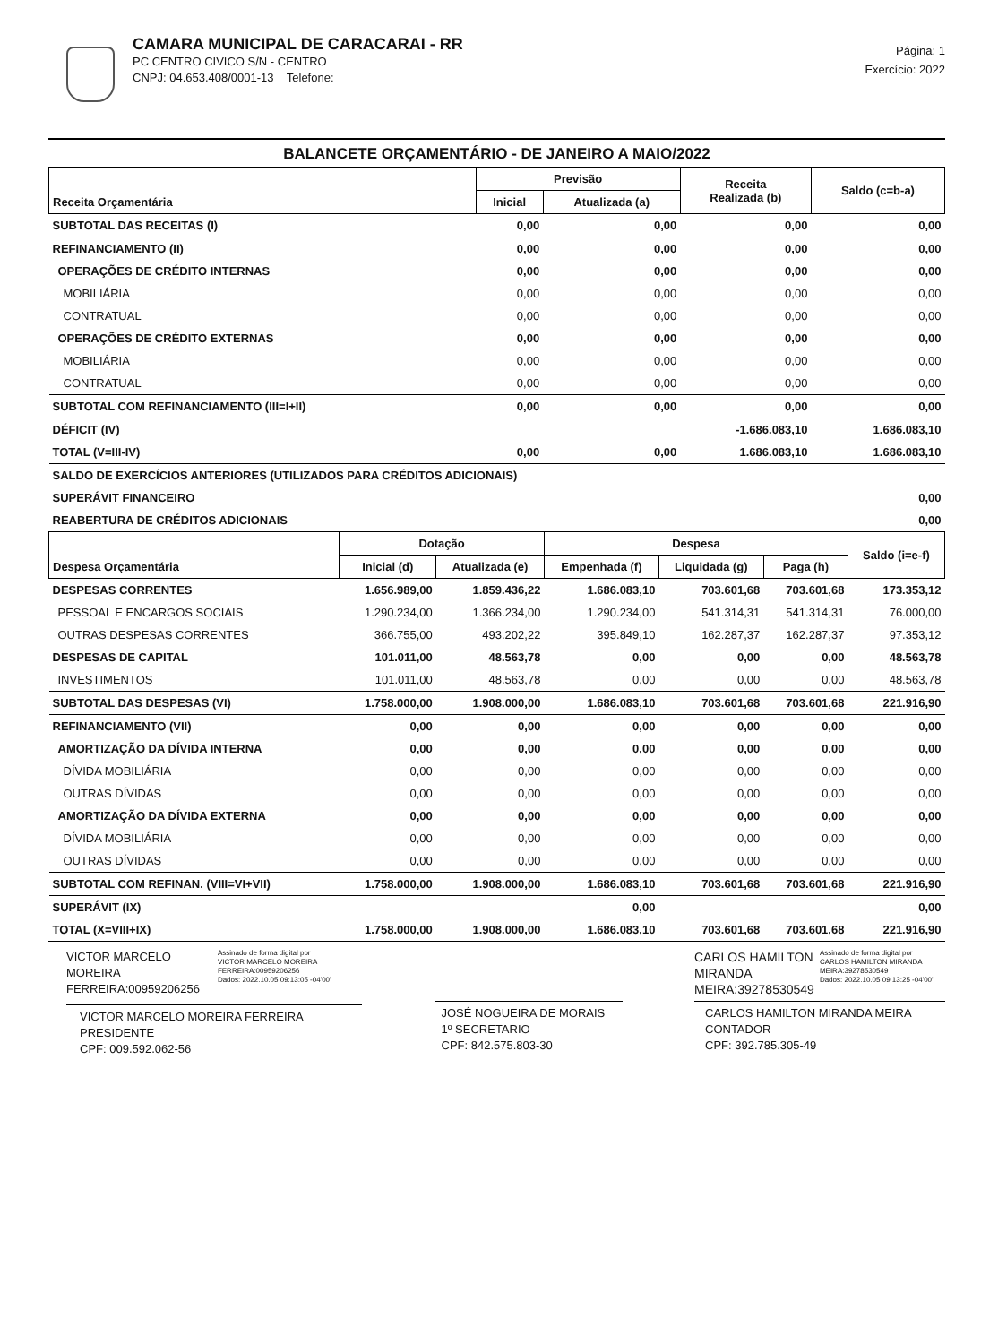CAMARA MUNICIPAL DE CARACARAI - RR
PC CENTRO CIVICO S/N - CENTRO
CNPJ: 04.653.408/0001-13 Telefone:
Página: 1
Exercício: 2022
BALANCETE ORÇAMENTÁRIO - DE JANEIRO A MAIO/2022
| Receita Orçamentária | Previsão | | Receita Realizada (b) | Saldo (c=b-a) |
| --- | --- | --- | --- | --- |
| | Inicial | Atualizada (a) | | |
| SUBTOTAL DAS RECEITAS (I) | 0,00 | 0,00 | 0,00 | 0,00 |
| REFINANCIAMENTO (II) | 0,00 | 0,00 | 0,00 | 0,00 |
| OPERAÇÕES DE CRÉDITO INTERNAS | 0,00 | 0,00 | 0,00 | 0,00 |
| MOBILIÁRIA | 0,00 | 0,00 | 0,00 | 0,00 |
| CONTRATUAL | 0,00 | 0,00 | 0,00 | 0,00 |
| OPERAÇÕES DE CRÉDITO EXTERNAS | 0,00 | 0,00 | 0,00 | 0,00 |
| MOBILIÁRIA | 0,00 | 0,00 | 0,00 | 0,00 |
| CONTRATUAL | 0,00 | 0,00 | 0,00 | 0,00 |
| SUBTOTAL COM REFINANCIAMENTO (III=I+II) | 0,00 | 0,00 | 0,00 | 0,00 |
| DÉFICIT (IV) | | | -1.686.083,10 | 1.686.083,10 |
| TOTAL (V=III-IV) | 0,00 | 0,00 | 1.686.083,10 | 1.686.083,10 |
| SALDO DE EXERCÍCIOS ANTERIORES (UTILIZADOS PARA CRÉDITOS ADICIONAIS) | | | | |
| SUPERÁVIT FINANCEIRO | | | | 0,00 |
| REABERTURA DE CRÉDITOS ADICIONAIS | | | | 0,00 |
| Despesa Orçamentária | Dotação | | Despesa | | | Saldo (i=e-f) |
| --- | --- | --- | --- | --- | --- | --- |
| | Inicial (d) | Atualizada (e) | Empenhada (f) | Liquidada (g) | Paga (h) | |
| DESPESAS CORRENTES | 1.656.989,00 | 1.859.436,22 | 1.686.083,10 | 703.601,68 | 703.601,68 | 173.353,12 |
| PESSOAL E ENCARGOS SOCIAIS | 1.290.234,00 | 1.366.234,00 | 1.290.234,00 | 541.314,31 | 541.314,31 | 76.000,00 |
| OUTRAS DESPESAS CORRENTES | 366.755,00 | 493.202,22 | 395.849,10 | 162.287,37 | 162.287,37 | 97.353,12 |
| DESPESAS DE CAPITAL | 101.011,00 | 48.563,78 | 0,00 | 0,00 | 0,00 | 48.563,78 |
| INVESTIMENTOS | 101.011,00 | 48.563,78 | 0,00 | 0,00 | 0,00 | 48.563,78 |
| SUBTOTAL DAS DESPESAS (VI) | 1.758.000,00 | 1.908.000,00 | 1.686.083,10 | 703.601,68 | 703.601,68 | 221.916,90 |
| REFINANCIAMENTO (VII) | 0,00 | 0,00 | 0,00 | 0,00 | 0,00 | 0,00 |
| AMORTIZAÇÃO DA DÍVIDA INTERNA | 0,00 | 0,00 | 0,00 | 0,00 | 0,00 | 0,00 |
| DÍVIDA MOBILIÁRIA | 0,00 | 0,00 | 0,00 | 0,00 | 0,00 | 0,00 |
| OUTRAS DÍVIDAS | 0,00 | 0,00 | 0,00 | 0,00 | 0,00 | 0,00 |
| AMORTIZAÇÃO DA DÍVIDA EXTERNA | 0,00 | 0,00 | 0,00 | 0,00 | 0,00 | 0,00 |
| DÍVIDA MOBILIÁRIA | 0,00 | 0,00 | 0,00 | 0,00 | 0,00 | 0,00 |
| OUTRAS DÍVIDAS | 0,00 | 0,00 | 0,00 | 0,00 | 0,00 | 0,00 |
| SUBTOTAL COM REFINAN. (VIII=VI+VII) | 1.758.000,00 | 1.908.000,00 | 1.686.083,10 | 703.601,68 | 703.601,68 | 221.916,90 |
| SUPERÁVIT (IX) | | | 0,00 | | | 0,00 |
| TOTAL (X=VIII+IX) | 1.758.000,00 | 1.908.000,00 | 1.686.083,10 | 703.601,68 | 703.601,68 | 221.916,90 |
VICTOR MARCELO
MOREIRA
FERREIRA:00959206256
Assinado de forma digital por
VICTOR MARCELO MOREIRA
FERREIRA:00959206256
Dados: 2022.10.05 09:13:05 -04'00'
VICTOR MARCELO MOREIRA FERREIRA
PRESIDENTE
CPF: 009.592.062-56
JOSÉ NOGUEIRA DE MORAIS
1º SECRETARIO
CPF: 842.575.803-30
CARLOS HAMILTON
MIRANDA
MEIRA:39278530549
Assinado de forma digital por
CARLOS HAMILTON MIRANDA
MEIRA:39278530549
Dados: 2022.10.05 09:13:25 -04'00'
CARLOS HAMILTON MIRANDA MEIRA
CONTADOR
CPF: 392.785.305-49